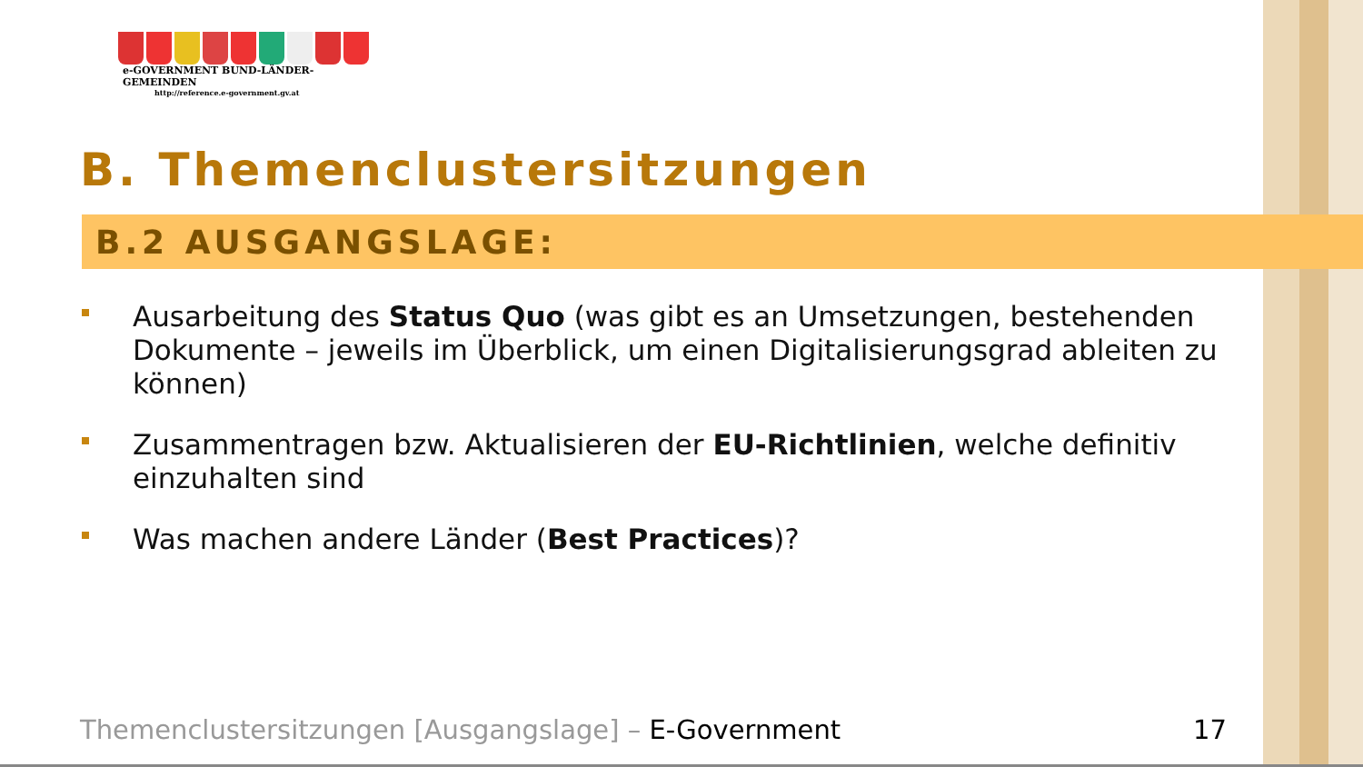e-GOVERNMENT BUND-LÄNDER-GEMEINDEN
http://reference.e-government.gv.at
B. Themenclustersitzungen
B.2 AUSGANGSLAGE:
Ausarbeitung des Status Quo (was gibt es an Umsetzungen, bestehenden Dokumente – jeweils im Überblick, um einen Digitalisierungsgrad ableiten zu können)
Zusammentragen bzw. Aktualisieren der EU-Richtlinien, welche definitiv einzuhalten sind
Was machen andere Länder (Best Practices)?
Themenclustersitzungen [Ausgangslage] – E-Government 17